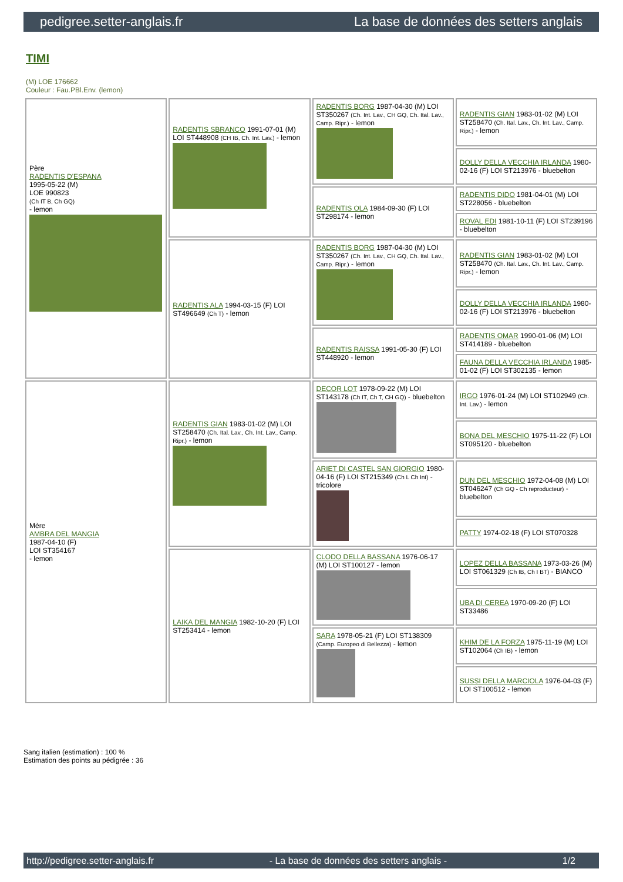pedigree.setter-anglais.fr La base de données des setters anglais
TIMI
(M) LOE 176662
Couleur : Fau.PBl.Env. (lemon)
| Père RADENTIS D'ESPANA 1995-05-22 (M) LOE 990823 (Ch IT B, Ch GQ) - lemon | RADENTIS SBRANCO 1991-07-01 (M) LOI ST448908 (CH IB, Ch. Int. Lav.) - lemon | RADENTIS BORG 1987-04-30 (M) LOI ST350267 (Ch. Int. Lav., CH GQ, Ch. Ital. Lav., Camp. Ripr.) - lemon | RADENTIS GIAN 1983-01-02 (M) LOI ST258470 (Ch. Ital. Lav., Ch. Int. Lav., Camp. Ripr.) - lemon |
| | | | DOLLY DELLA VECCHIA IRLANDA 1980-02-16 (F) LOI ST213976 - bluebelton |
| | | RADENTIS OLA 1984-09-30 (F) LOI ST298174 - lemon | RADENTIS DIDO 1981-04-01 (M) LOI ST228056 - bluebelton |
| | | | ROVAL EDI 1981-10-11 (F) LOI ST239196 - bluebelton |
| | RADENTIS ALA 1994-03-15 (F) LOI ST496649 (Ch T) - lemon | RADENTIS BORG 1987-04-30 (M) LOI ST350267 (Ch. Int. Lav., CH GQ, Ch. Ital. Lav., Camp. Ripr.) - lemon | RADENTIS GIAN 1983-01-02 (M) LOI ST258470 (Ch. Ital. Lav., Ch. Int. Lav., Camp. Ripr.) - lemon |
| | | | DOLLY DELLA VECCHIA IRLANDA 1980-02-16 (F) LOI ST213976 - bluebelton |
| | | RADENTIS RAISSA 1991-05-30 (F) LOI ST448920 - lemon | RADENTIS OMAR 1990-01-06 (M) LOI ST414189 - bluebelton |
| | | | FAUNA DELLA VECCHIA IRLANDA 1985-01-02 (F) LOI ST302135 - lemon |
| Mère AMBRA DEL MANGIA 1987-04-10 (F) LOI ST354167 - lemon | RADENTIS GIAN 1983-01-02 (M) LOI ST258470 (Ch. Ital. Lav., Ch. Int. Lav., Camp. Ripr.) - lemon | DECOR LOT 1978-09-22 (M) LOI ST143178 (Ch IT, Ch T, CH GQ) - bluebelton | IRGO 1976-01-24 (M) LOI ST102949 (Ch. Int. Lav.) - lemon |
| | | | BONA DEL MESCHIO 1975-11-22 (F) LOI ST095120 - bluebelton |
| | | ARIET DI CASTEL SAN GIORGIO 1980-04-16 (F) LOI ST215349 (Ch L Ch Int) - tricolore | DUN DEL MESCHIO 1972-04-08 (M) LOI ST046247 (Ch GQ - Ch reproducteur) - bluebelton |
| | | | PATTY 1974-02-18 (F) LOI ST070328 |
| | LAIKA DEL MANGIA 1982-10-20 (F) LOI ST253414 - lemon | CLODO DELLA BASSANA 1976-06-17 (M) LOI ST100127 - lemon | LOPEZ DELLA BASSANA 1973-03-26 (M) LOI ST061329 (Ch IB, Ch I BT) - BIANCO |
| | | | UBA DI CEREA 1970-09-20 (F) LOI ST33486 |
| | | SARA 1978-05-21 (F) LOI ST138309 (Camp. Europeo di Bellezza) - lemon | KHIM DE LA FORZA 1975-11-19 (M) LOI ST102064 (Ch IB) - lemon |
| | | | SUSSI DELLA MARCIOLA 1976-04-03 (F) LOI ST100512 - lemon |
Sang italien (estimation) : 100 %
Estimation des points au pédigrée : 36
http://pedigree.setter-anglais.fr - La base de données des setters anglais - 1/2